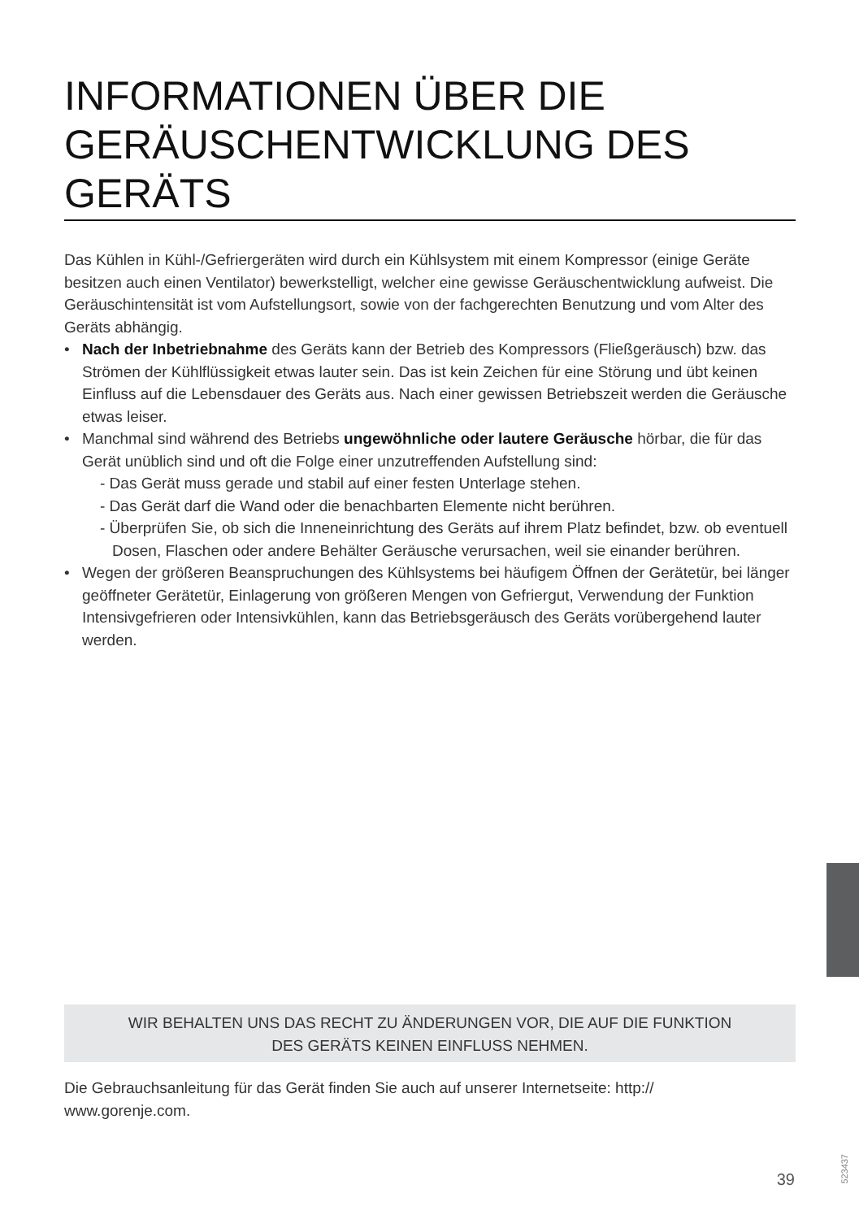INFORMATIONEN ÜBER DIE GERÄUSCHENTWICKLUNG DES GERÄTS
Das Kühlen in Kühl-/Gefriergeräten wird durch ein Kühlsystem mit einem Kompressor (einige Geräte besitzen auch einen Ventilator) bewerkstelligt, welcher eine gewisse Geräuschentwicklung aufweist. Die Geräuschintensität ist vom Aufstellungsort, sowie von der fachgerechten Benutzung und vom Alter des Geräts abhängig.
• Nach der Inbetriebnahme des Geräts kann der Betrieb des Kompressors (Fließgeräusch) bzw. das Strömen der Kühlflüssigkeit etwas lauter sein. Das ist kein Zeichen für eine Störung und übt keinen Einfluss auf die Lebensdauer des Geräts aus. Nach einer gewissen Betriebszeit werden die Geräusche etwas leiser.
• Manchmal sind während des Betriebs ungewöhnliche oder lautere Geräusche hörbar, die für das Gerät unüblich sind und oft die Folge einer unzutreffenden Aufstellung sind:
- Das Gerät muss gerade und stabil auf einer festen Unterlage stehen.
- Das Gerät darf die Wand oder die benachbarten Elemente nicht berühren.
- Überprüfen Sie, ob sich die Inneneinrichtung des Geräts auf ihrem Platz befindet, bzw. ob eventuell Dosen, Flaschen oder andere Behälter Geräusche verursachen, weil sie einander berühren.
• Wegen der größeren Beanspruchungen des Kühlsystems bei häufigem Öffnen der Gerätetür, bei länger geöffneter Gerätetür, Einlagerung von größeren Mengen von Gefriergut, Verwendung der Funktion Intensivgefrieren oder Intensivkühlen, kann das Betriebsgeräusch des Geräts vorübergehend lauter werden.
WIR BEHALTEN UNS DAS RECHT ZU ÄNDERUNGEN VOR, DIE AUF DIE FUNKTION
DES GERÄTS KEINEN EINFLUSS NEHMEN.
Die Gebrauchsanleitung für das Gerät finden Sie auch auf unserer Internetseite: http://
www.gorenje.com.
523437
39